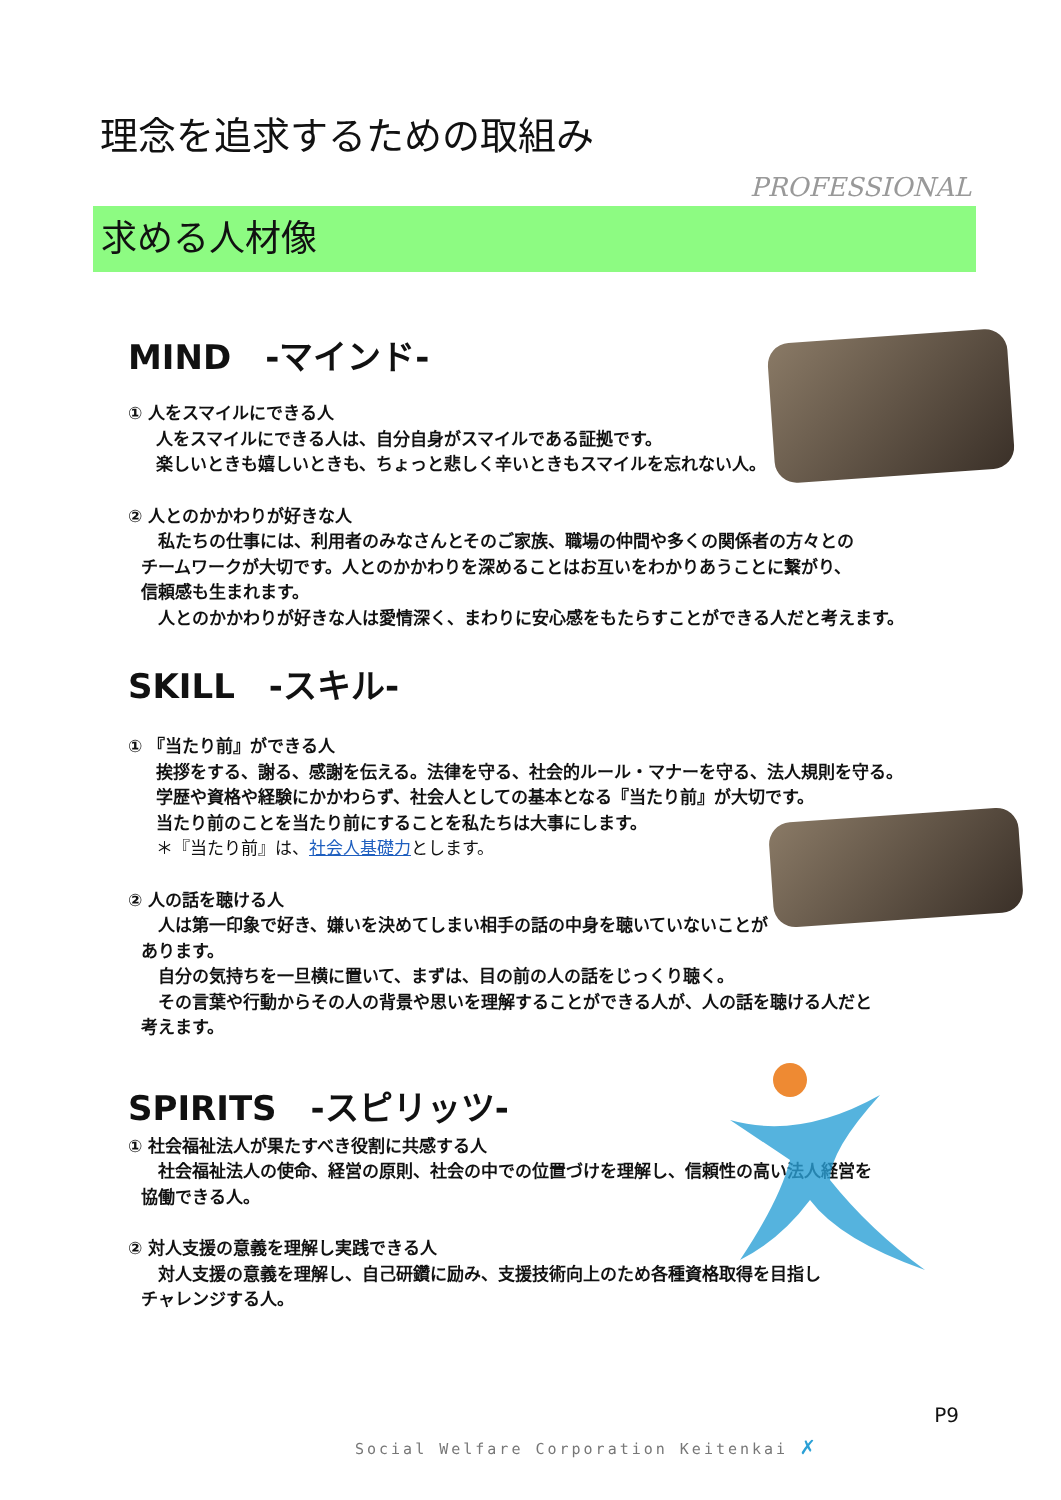理念を追求するための取組み
PROFESSIONAL
求める人材像
MIND　-マインド-
① 人をスマイルにできる人
人をスマイルにできる人は、自分自身がスマイルである証拠です。
楽しいときも嬉しいときも、ちょっと悲しく辛いときもスマイルを忘れない人。
② 人とのかかわりが好きな人
　私たちの仕事には、利用者のみなさんとそのご家族、職場の仲間や多くの関係者の方々との
チームワークが大切です。人とのかかわりを深めることはお互いをわかりあうことに繋がり、
信頼感も生まれます。
　人とのかかわりが好きな人は愛情深く、まわりに安心感をもたらすことができる人だと考えます。
SKILL　-スキル-
① 『当たり前』ができる人
挨拶をする、謝る、感謝を伝える。法律を守る、社会的ルール・マナーを守る、法人規則を守る。
学歴や資格や経験にかかわらず、社会人としての基本となる『当たり前』が大切です。
当たり前のことを当たり前にすることを私たちは大事にします。
＊『当たり前』は、社会人基礎力とします。
② 人の話を聴ける人
　人は第一印象で好き、嫌いを決めてしまい相手の話の中身を聴いていないことがあります。
　自分の気持ちを一旦横に置いて、まずは、目の前の人の話をじっくり聴く。
　その言葉や行動からその人の背景や思いを理解することができる人が、人の話を聴ける人だと
考えます。
SPIRITS　-スピリッツ-
① 社会福祉法人が果たすべき役割に共感する人
　社会福祉法人の使命、経営の原則、社会の中での位置づけを理解し、信頼性の高い法人経営を
協働できる人。
② 対人支援の意義を理解し実践できる人
　対人支援の意義を理解し、自己研鑽に励み、支援技術向上のため各種資格取得を目指し
チャレンジする人。
P9
Social Welfare Corporation Keitenkai ✗